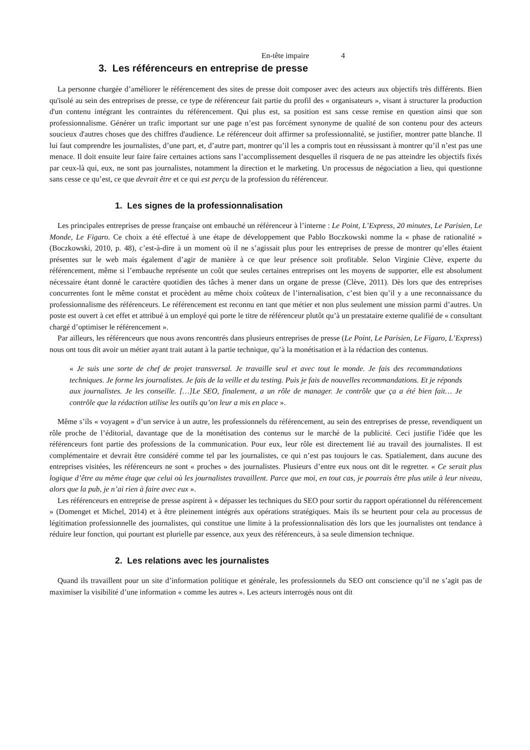En-tête impaire 4
3. Les référenceurs en entreprise de presse
La personne chargée d’améliorer le référencement des sites de presse doit composer avec des acteurs aux objectifs très différents. Bien qu'isolé au sein des entreprises de presse, ce type de référenceur fait partie du profil des « organisateurs », visant à structurer la production d'un contenu intégrant les contraintes du référencement. Qui plus est, sa position est sans cesse remise en question ainsi que son professionnalisme. Générer un trafic important sur une page n’est pas forcément synonyme de qualité de son contenu pour des acteurs soucieux d'autres choses que des chiffres d'audience. Le référenceur doit affirmer sa professionnalité, se justifier, montrer patte blanche. Il lui faut comprendre les journalistes, d’une part, et, d’autre part, montrer qu’il les a compris tout en réussissant à montrer qu’il n’est pas une menace. Il doit ensuite leur faire faire certaines actions sans l’accomplissement desquelles il risquera de ne pas atteindre les objectifs fixés par ceux-là qui, eux, ne sont pas journalistes, notamment la direction et le marketing. Un processus de négociation a lieu, qui questionne sans cesse ce qu’est, ce que devrait être et ce qui est perçu de la profession du référenceur.
1. Les signes de la professionnalisation
Les principales entreprises de presse française ont embauché un référenceur à l’interne : Le Point, L’Express, 20 minutes, Le Parisien, Le Monde, Le Figaro. Ce choix a été effectué à une étape de développement que Pablo Boczkowski nomme la « phase de rationalité » (Boczkowski, 2010, p. 48), c’est-à-dire à un moment où il ne s’agissait plus pour les entreprises de presse de montrer qu’elles étaient présentes sur le web mais également d’agir de manière à ce que leur présence soit profitable. Selon Virginie Clève, experte du référencement, même si l’embauche représente un coût que seules certaines entreprises ont les moyens de supporter, elle est absolument nécessaire étant donné le caractère quotidien des tâches à mener dans un organe de presse (Clève, 2011). Dès lors que des entreprises concurrentes font le même constat et procèdent au même choix coûteux de l’internalisation, c’est bien qu’il y a une reconnaissance du professionnalisme des référenceurs. Le référencement est reconnu en tant que métier et non plus seulement une mission parmi d’autres. Un poste est ouvert à cet effet et attribué à un employé qui porte le titre de référenceur plutôt qu’à un prestataire externe qualifié de « consultant chargé d’optimiser le référencement ».
Par ailleurs, les référenceurs que nous avons rencontrés dans plusieurs entreprises de presse (Le Point, Le Parisien, Le Figaro, L’Express) nous ont tous dit avoir un métier ayant trait autant à la partie technique, qu’à la monétisation et à la rédaction des contenus.
« Je suis une sorte de chef de projet transversal. Je travaille seul et avec tout le monde. Je fais des recommandations techniques. Je forme les journalistes. Je fais de la veille et du testing. Puis je fais de nouvelles recommandations. Et je réponds aux journalistes. Je les conseille. […]Le SEO, finalement, a un rôle de manager. Je contrôle que ça a été bien fait… Je contrôle que la rédaction utilise les outils qu’on leur a mis en place ».
Même s’ils « voyagent » d’un service à un autre, les professionnels du référencement, au sein des entreprises de presse, revendiquent un rôle proche de l’éditorial, davantage que de la monétisation des contenus sur le marché de la publicité. Ceci justifie l'idée que les référenceurs font partie des professions de la communication. Pour eux, leur rôle est directement lié au travail des journalistes. Il est complémentaire et devrait être considéré comme tel par les journalistes, ce qui n’est pas toujours le cas. Spatialement, dans aucune des entreprises visitées, les référenceurs ne sont « proches » des journalistes. Plusieurs d’entre eux nous ont dit le regretter. « Ce serait plus logique d’être au même étage que celui où les journalistes travaillent. Parce que moi, en tout cas, je pourrais être plus utile à leur niveau, alors que la pub, je n’ai rien à faire avec eux ».
Les référenceurs en entreprise de presse aspirent à « dépasser les techniques du SEO pour sortir du rapport opérationnel du référencement » (Domenget et Michel, 2014) et à être pleinement intégrés aux opérations stratégiques. Mais ils se heurtent pour cela au processus de légitimation professionnelle des journalistes, qui constitue une limite à la professionnalisation dès lors que les journalistes ont tendance à réduire leur fonction, qui pourtant est plurielle par essence, aux yeux des référenceurs, à sa seule dimension technique.
2. Les relations avec les journalistes
Quand ils travaillent pour un site d’information politique et générale, les professionnels du SEO ont conscience qu’il ne s’agit pas de maximiser la visibilité d’une information « comme les autres ». Les acteurs interrogés nous ont dit